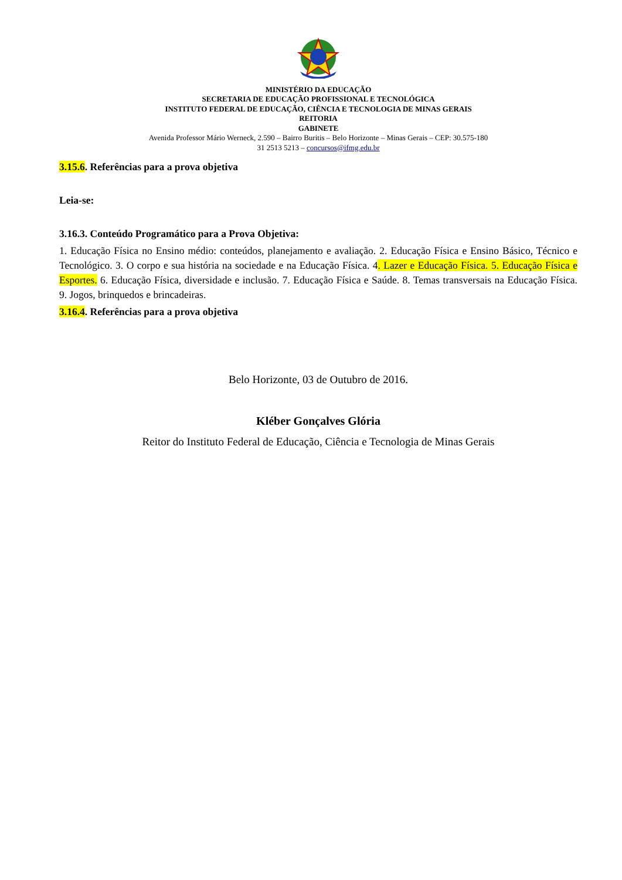MINISTÉRIO DA EDUCAÇÃO
SECRETARIA DE EDUCAÇÃO PROFISSIONAL E TECNOLÓGICA
INSTITUTO FEDERAL DE EDUCAÇÃO, CIÊNCIA E TECNOLOGIA DE MINAS GERAIS
REITORIA
GABINETE
Avenida Professor Mário Werneck, 2.590 – Bairro Buritis – Belo Horizonte – Minas Gerais – CEP: 30.575-180
31 2513 5213 – concursos@ifmg.edu.br
3.15.6. Referências para a prova objetiva
Leia-se:
3.16.3. Conteúdo Programático para a Prova Objetiva:
1. Educação Física no Ensino médio: conteúdos, planejamento e avaliação. 2. Educação Física e Ensino Básico, Técnico e Tecnológico. 3. O corpo e sua história na sociedade e na Educação Física. 4. Lazer e Educação Física. 5. Educação Física e Esportes. 6. Educação Física, diversidade e inclusão. 7. Educação Física e Saúde. 8. Temas transversais na Educação Física. 9. Jogos, brinquedos e brincadeiras.
3.16.4. Referências para a prova objetiva
Belo Horizonte, 03 de Outubro de 2016.
Kléber Gonçalves Glória
Reitor do Instituto Federal de Educação, Ciência e Tecnologia de Minas Gerais